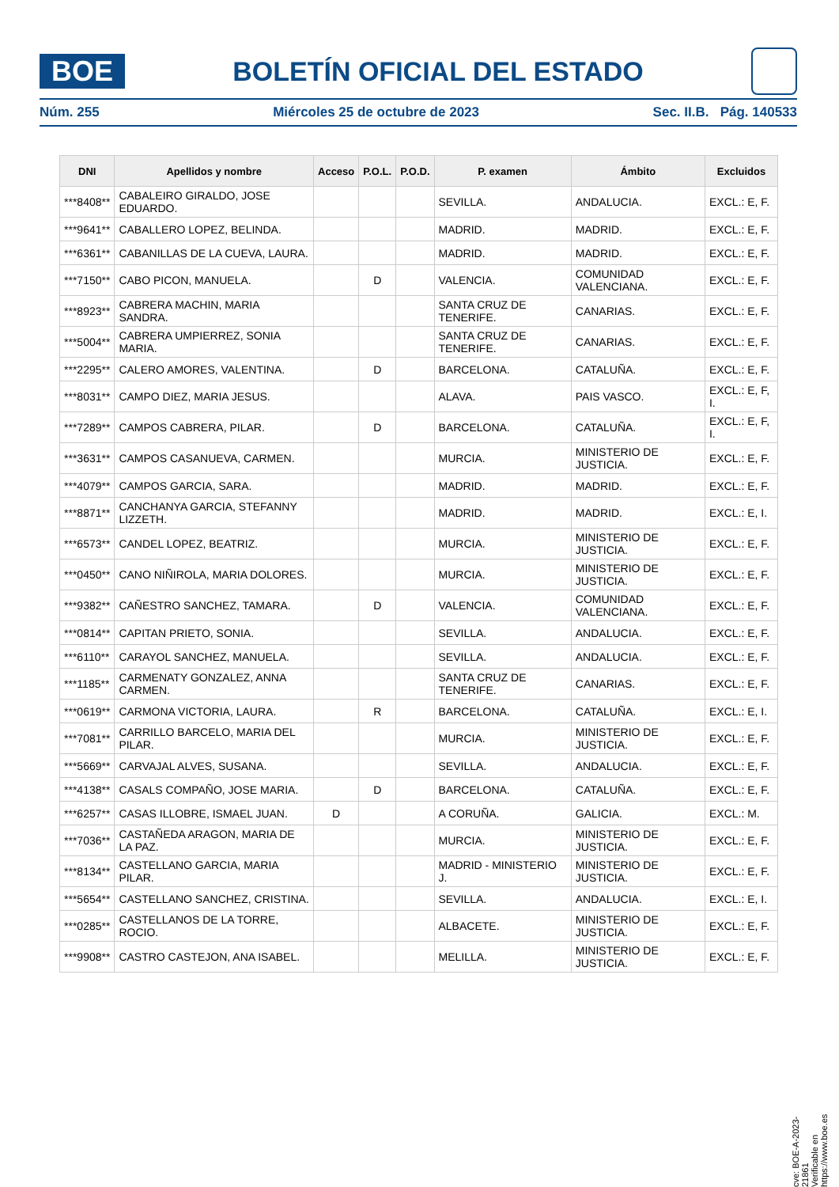BOE
BOLETÍN OFICIAL DEL ESTADO
Núm. 255 Miércoles 25 de octubre de 2023 Sec. II.B. Pág. 140533
| DNI | Apellidos y nombre | Acceso | P.O.L. | P.O.D. | P. examen | Ámbito | Excluidos |
| --- | --- | --- | --- | --- | --- | --- | --- |
| ***8408** | CABALEIRO GIRALDO, JOSE EDUARDO. | | | | SEVILLA. | ANDALUCIA. | EXCL.: E, F. |
| ***9641** | CABALLERO LOPEZ, BELINDA. | | | | MADRID. | MADRID. | EXCL.: E, F. |
| ***6361** | CABANILLAS DE LA CUEVA, LAURA. | | | | MADRID. | MADRID. | EXCL.: E, F. |
| ***7150** | CABO PICON, MANUELA. | | D | | VALENCIA. | COMUNIDAD VALENCIANA. | EXCL.: E, F. |
| ***8923** | CABRERA MACHIN, MARIA SANDRA. | | | | SANTA CRUZ DE TENERIFE. | CANARIAS. | EXCL.: E, F. |
| ***5004** | CABRERA UMPIERREZ, SONIA MARIA. | | | | SANTA CRUZ DE TENERIFE. | CANARIAS. | EXCL.: E, F. |
| ***2295** | CALERO AMORES, VALENTINA. | | D | | BARCELONA. | CATALUÑA. | EXCL.: E, F. |
| ***8031** | CAMPO DIEZ, MARIA JESUS. | | | | ALAVA. | PAIS VASCO. | EXCL.: E, F, I. |
| ***7289** | CAMPOS CABRERA, PILAR. | | D | | BARCELONA. | CATALUÑA. | EXCL.: E, F, I. |
| ***3631** | CAMPOS CASANUEVA, CARMEN. | | | | MURCIA. | MINISTERIO DE JUSTICIA. | EXCL.: E, F. |
| ***4079** | CAMPOS GARCIA, SARA. | | | | MADRID. | MADRID. | EXCL.: E, F. |
| ***8871** | CANCHANYA GARCIA, STEFANNY LIZZETH. | | | | MADRID. | MADRID. | EXCL.: E, I. |
| ***6573** | CANDEL LOPEZ, BEATRIZ. | | | | MURCIA. | MINISTERIO DE JUSTICIA. | EXCL.: E, F. |
| ***0450** | CANO NIÑIROLA, MARIA DOLORES. | | | | MURCIA. | MINISTERIO DE JUSTICIA. | EXCL.: E, F. |
| ***9382** | CAÑESTRO SANCHEZ, TAMARA. | | D | | VALENCIA. | COMUNIDAD VALENCIANA. | EXCL.: E, F. |
| ***0814** | CAPITAN PRIETO, SONIA. | | | | SEVILLA. | ANDALUCIA. | EXCL.: E, F. |
| ***6110** | CARAYOL SANCHEZ, MANUELA. | | | | SEVILLA. | ANDALUCIA. | EXCL.: E, F. |
| ***1185** | CARMENATY GONZALEZ, ANNA CARMEN. | | | | SANTA CRUZ DE TENERIFE. | CANARIAS. | EXCL.: E, F. |
| ***0619** | CARMONA VICTORIA, LAURA. | | R | | BARCELONA. | CATALUÑA. | EXCL.: E, I. |
| ***7081** | CARRILLO BARCELO, MARIA DEL PILAR. | | | | MURCIA. | MINISTERIO DE JUSTICIA. | EXCL.: E, F. |
| ***5669** | CARVAJAL ALVES, SUSANA. | | | | SEVILLA. | ANDALUCIA. | EXCL.: E, F. |
| ***4138** | CASALS COMPAÑO, JOSE MARIA. | | D | | BARCELONA. | CATALUÑA. | EXCL.: E, F. |
| ***6257** | CASAS ILLOBRE, ISMAEL JUAN. | D | | | A CORUÑA. | GALICIA. | EXCL.: M. |
| ***7036** | CASTAÑEDA ARAGON, MARIA DE LA PAZ. | | | | MURCIA. | MINISTERIO DE JUSTICIA. | EXCL.: E, F. |
| ***8134** | CASTELLANO GARCIA, MARIA PILAR. | | | | MADRID - MINISTERIO J. | MINISTERIO DE JUSTICIA. | EXCL.: E, F. |
| ***5654** | CASTELLANO SANCHEZ, CRISTINA. | | | | SEVILLA. | ANDALUCIA. | EXCL.: E, I. |
| ***0285** | CASTELLANOS DE LA TORRE, ROCIO. | | | | ALBACETE. | MINISTERIO DE JUSTICIA. | EXCL.: E, F. |
| ***9908** | CASTRO CASTEJON, ANA ISABEL. | | | | MELILLA. | MINISTERIO DE JUSTICIA. | EXCL.: E, F. |
cve: BOE-A-2023-21861
Verificable en https://www.boe.es